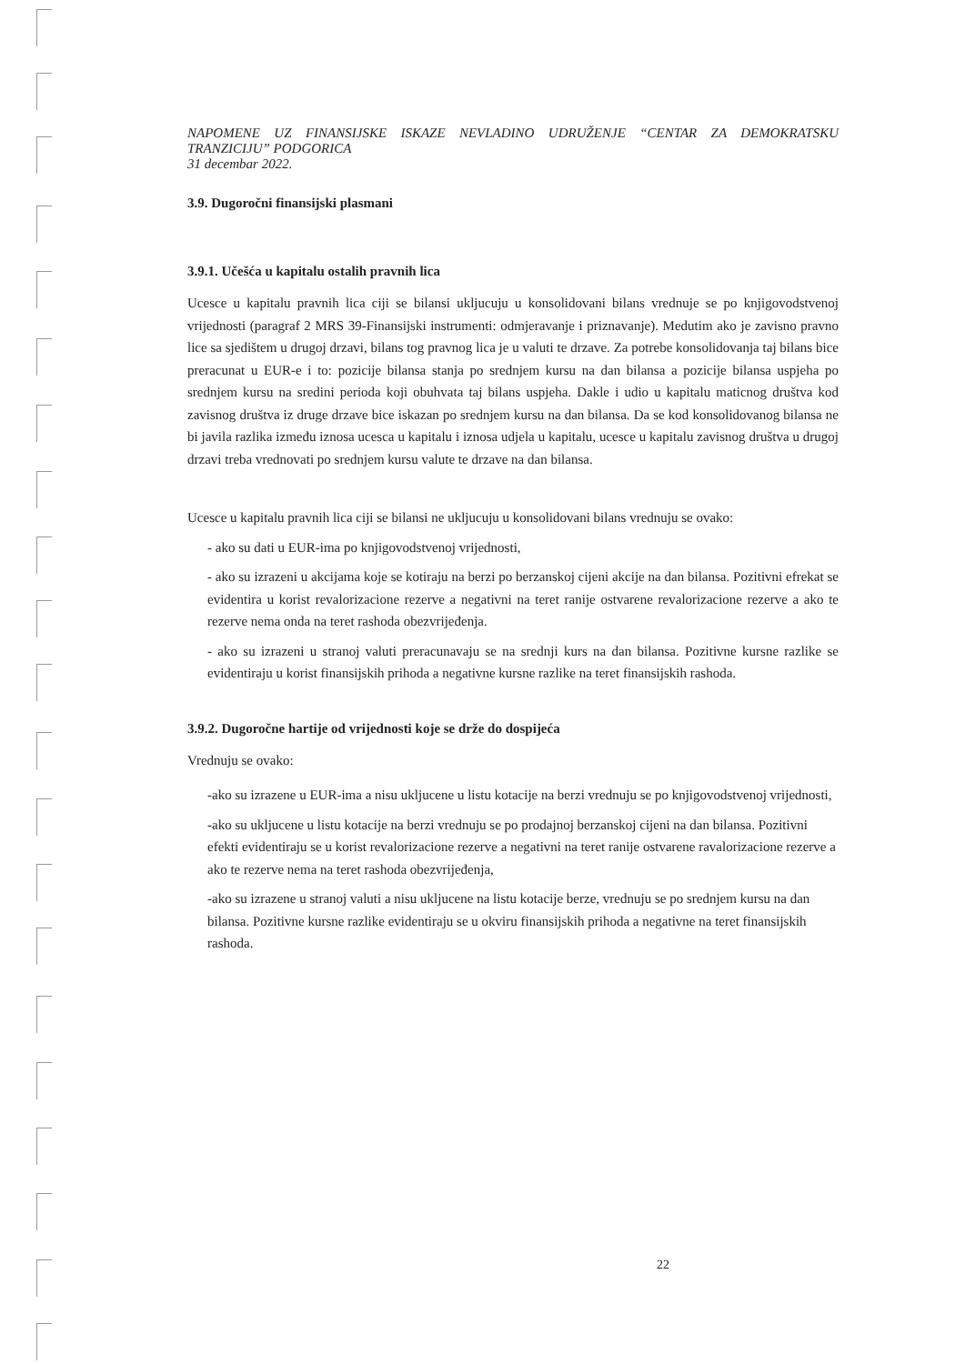NAPOMENE UZ FINANSIJSKE ISKAZE NEVLADINO UDRUŽENJE “CENTAR ZA DEMOKRATSKU TRANZICIJU” PODGORICA
31 decembar 2022.
3.9. Dugoročni finansijski plasmani
3.9.1. Učešća u kapitalu ostalih pravnih lica
Ucesce u kapitalu pravnih lica ciji se bilansi ukljucuju u konsolidovani bilans vrednuje se po knjigovodstvenoj vrijednosti (paragraf 2 MRS 39-Finansijski instrumenti: odmjeravanje i priznavanje). Medutim ako je zavisno pravno lice sa sjedištem u drugoj drzavi, bilans tog pravnog lica je u valuti te drzave. Za potrebe konsolidovanja taj bilans bice preracunat u EUR-e i to: pozicije bilansa stanja po srednjem kursu na dan bilansa a pozicije bilansa uspjeha po srednjem kursu na sredini perioda koji obuhvata taj bilans uspjeha. Dakle i udio u kapitalu maticnog društva kod zavisnog društva iz druge drzave bice iskazan po srednjem kursu na dan bilansa. Da se kod konsolidovanog bilansa ne bi javila razlika između iznosa ucesca u kapitalu i iznosa udjela u kapitalu, ucesce u kapitalu zavisnog društva u drugoj drzavi treba vrednovati po srednjem kursu valute te drzave na dan bilansa.
Ucesce u kapitalu pravnih lica ciji se bilansi ne ukljucuju u konsolidovani bilans vrednuju se ovako:
- ako su dati u EUR-ima po knjigovodstvenoj vrijednosti,
- ako su izrazeni u akcijama koje se kotiraju na berzi po berzanskoj cijeni akcije na dan bilansa. Pozitivni efrekat se evidentira u korist revalorizacione rezerve a negativni na teret ranije ostvarene revalorizacione rezerve a ako te rezerve nema onda na teret rashoda obezvrijeđenja.
- ako su izrazeni u stranoj valuti preracunavaju se na srednji kurs na dan bilansa. Pozitivne kursne razlike se evidentiraju u korist finansijskih prihoda a negativne kursne razlike na teret finansijskih rashoda.
3.9.2. Dugoročne hartije od vrijednosti koje se drže do dospijeća
Vrednuju se ovako:
-ako su izrazene u EUR-ima a nisu ukljucene u listu kotacije na berzi vrednuju se po knjigovodstvenoj vrijednosti,
-ako su ukljucene u listu kotacije na berzi vrednuju se po prodajnoj berzanskoj cijeni na dan bilansa. Pozitivni efekti evidentiraju se u korist revalorizacione rezerve a negativni na teret ranije ostvarene ravalorizacione rezerve a ako te rezerve nema na teret rashoda obezvrijeđenja,
-ako su izrazene u stranoj valuti a nisu ukljucene na listu kotacije berze, vrednuju se po srednjem kursu na dan bilansa. Pozitivne kursne razlike evidentiraju se u okviru finansijskih prihoda a negativne na teret finansijskih rashoda.
22